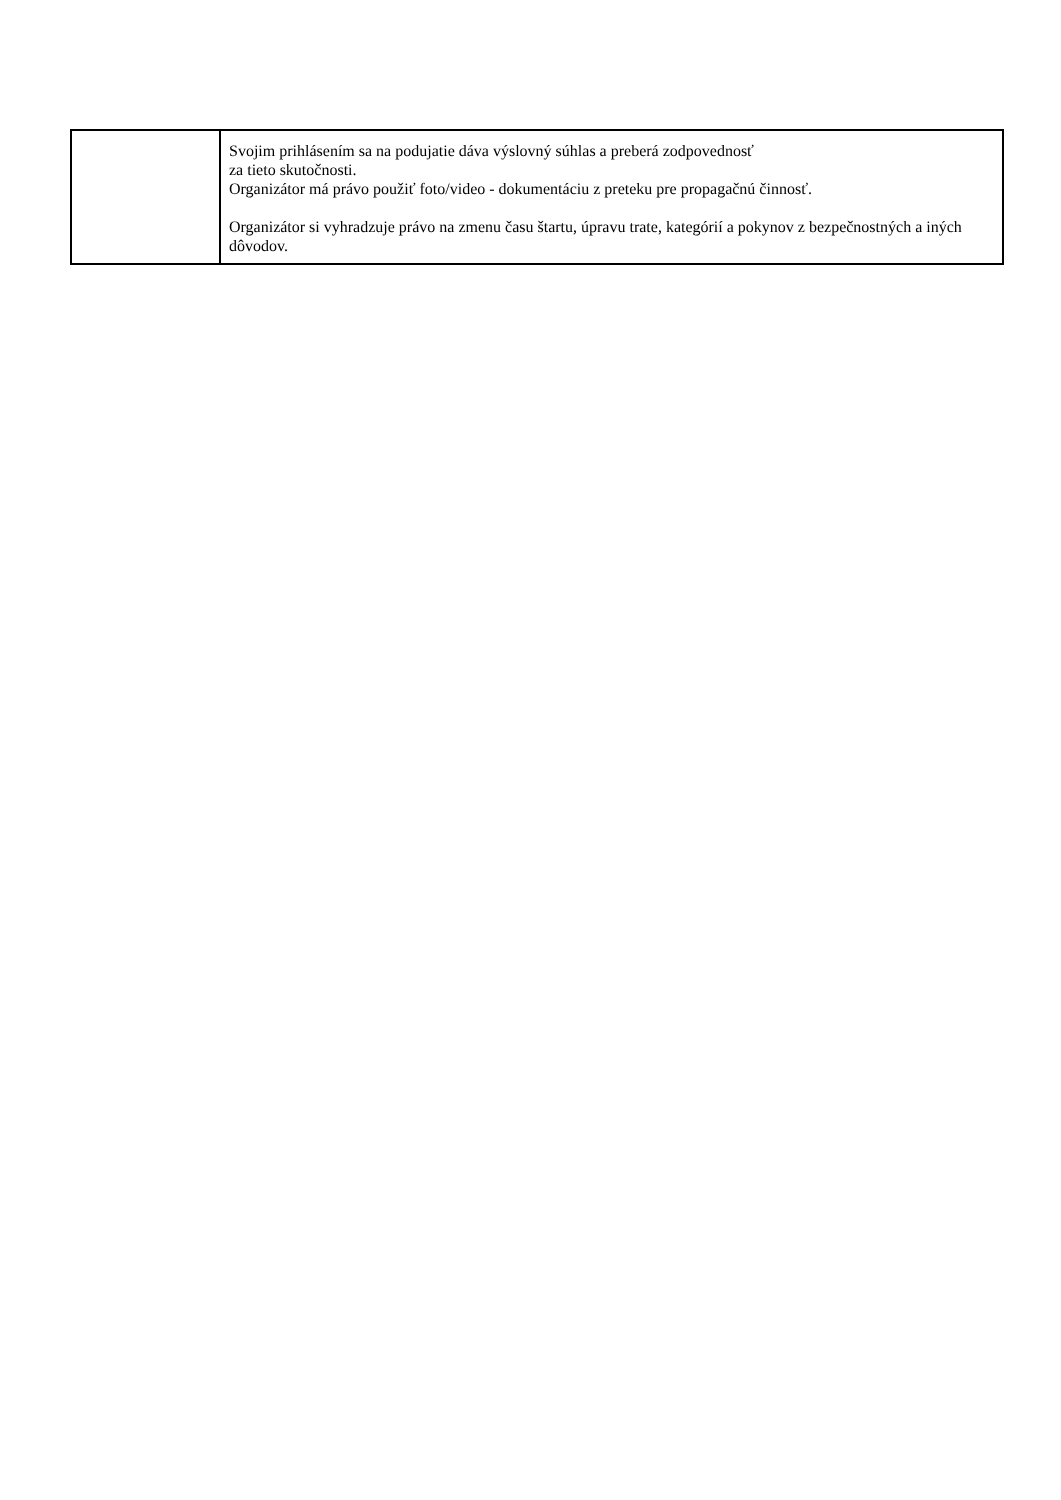| | Svojim prihlásením sa na podujatie dáva výslovný súhlas a preberá zodpovednosť za tieto skutočnosti. Organizátor má právo použiť foto/video - dokumentáciu z preteku pre propagačnú činnosť. Organizátor si vyhradzuje právo na zmenu času štartu, úpravu trate, kategórií a pokynov z bezpečnostných a iných dôvodov. |